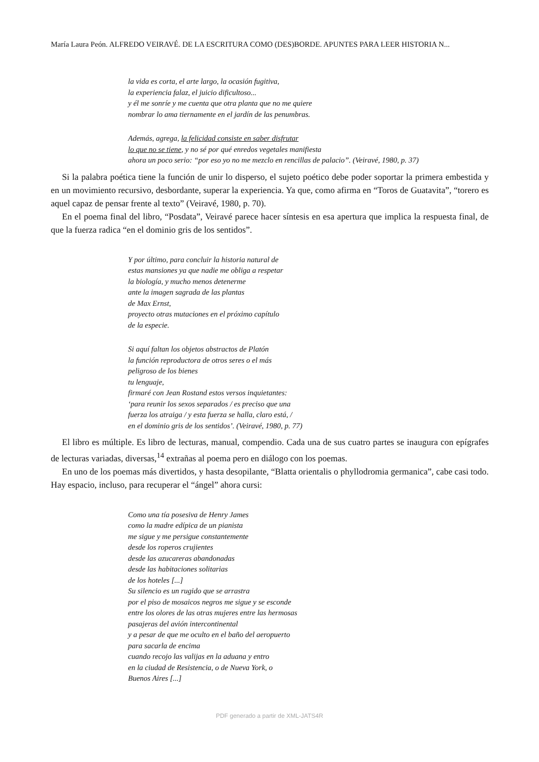María Laura Peón. ALFREDO VEIRAVÉ. DE LA ESCRITURA COMO (DES)BORDE. APUNTES PARA LEER HISTORIA N...
la vida es corta, el arte largo, la ocasión fugitiva,
la experiencia falaz, el juicio dificultoso...
y él me sonríe y me cuenta que otra planta que no me quiere
nombrar lo ama tiernamente en el jardín de las penumbras.
Además, agrega, la felicidad consiste en saber disfrutar
lo que no se tiene, y no sé por qué enredos vegetales manifiesta
ahora un poco serio: “por eso yo no me mezclo en rencillas de palacio”. (Veiravé, 1980, p. 37)
Si la palabra poética tiene la función de unir lo disperso, el sujeto poético debe poder soportar la primera embestida y en un movimiento recursivo, desbordante, superar la experiencia. Ya que, como afirma en “Toros de Guatavita”, “torero es aquel capaz de pensar frente al texto” (Veiravé, 1980, p. 70).
En el poema final del libro, “Posdata”, Veiravé parece hacer síntesis en esa apertura que implica la respuesta final, de que la fuerza radica “en el dominio gris de los sentidos”.
Y por último, para concluir la historia natural de
estas mansiones ya que nadie me obliga a respetar
la biología, y mucho menos detenerme
ante la imagen sagrada de las plantas
de Max Ernst,
proyecto otras mutaciones en el próximo capítulo
de la especie.
Si aquí faltan los objetos abstractos de Platón
la función reproductora de otros seres o el más
peligroso de los bienes
tu lenguaje,
firmaré con Jean Rostand estos versos inquietantes:
‘para reunir los sexos separados / es preciso que una
fuerza los atraiga / y esta fuerza se halla, claro está, /
en el dominio gris de los sentidos’. (Veiravé, 1980, p. 77)
El libro es múltiple. Es libro de lecturas, manual, compendio. Cada una de sus cuatro partes se inaugura con epígrafes de lecturas variadas, diversas,<sup>14</sup> extrañas al poema pero en diálogo con los poemas.
En uno de los poemas más divertidos, y hasta desopilante, “Blatta orientalis o phyllodromia germanica”, cabe casi todo. Hay espacio, incluso, para recuperar el “ángel” ahora cursi:
Como una tía posesiva de Henry James
como la madre edípica de un pianista
me sigue y me persigue constantemente
desde los roperos crujientes
desde las azucareras abandonadas
desde las habitaciones solitarias
de los hoteles [...]
Su silencio es un rugido que se arrastra
por el piso de mosaicos negros me sigue y se esconde
entre los olores de las otras mujeres entre las hermosas
pasajeras del avión intercontinental
y a pesar de que me oculto en el baño del aeropuerto
para sacarla de encima
cuando recojo las valijas en la aduana y entro
en la ciudad de Resistencia, o de Nueva York, o
Buenos Aires [...]
PDF generado a partir de XML-JATS4R